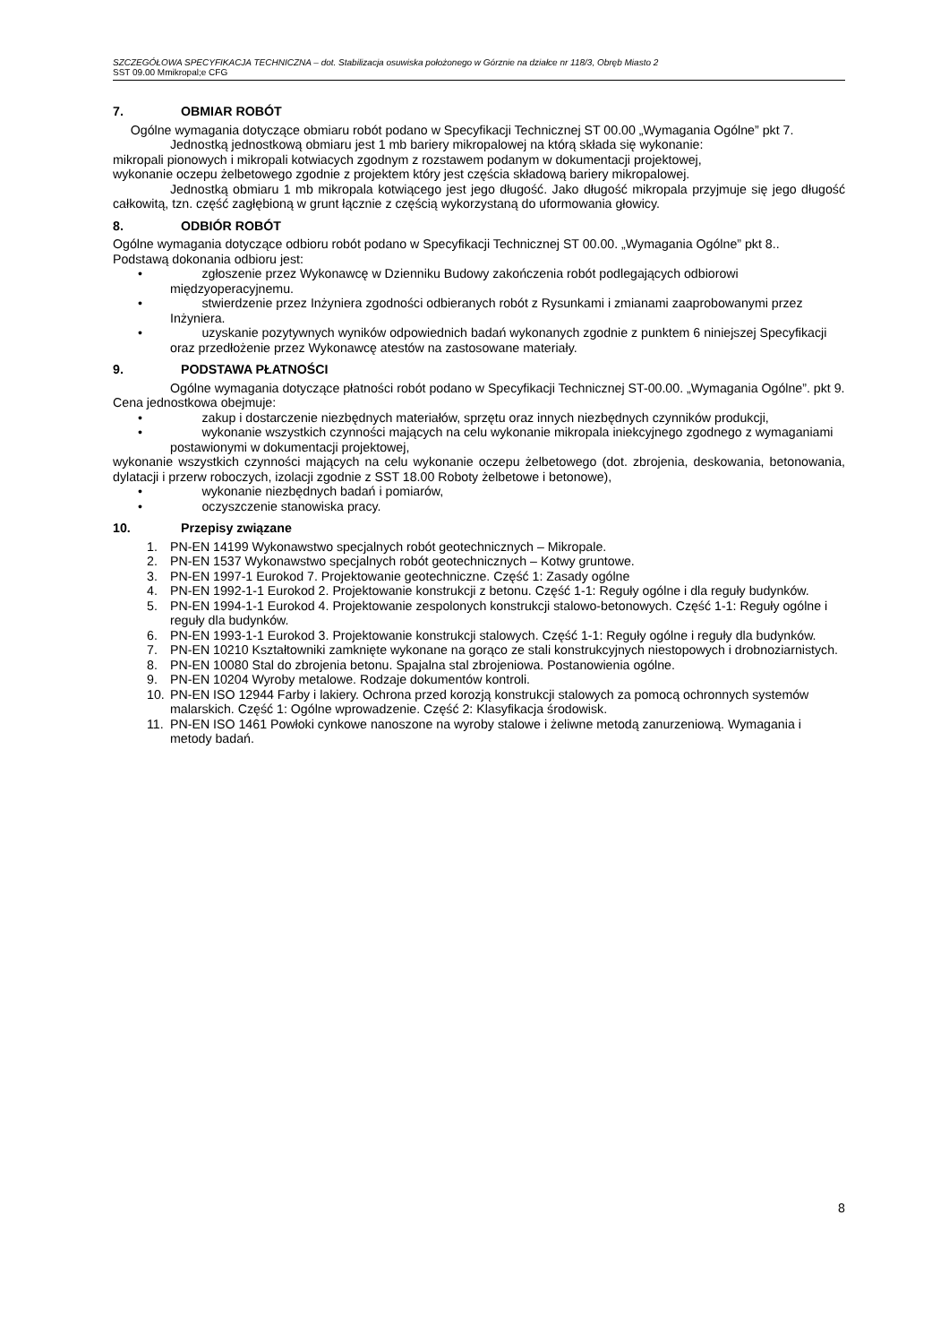SZCZEGÓŁOWA SPECYFIKACJA TECHNICZNA – dot. Stabilizacja osuwiska położonego w Górznie na działce nr 118/3, Obręb Miasto 2
SST 09.00 Mmikropal;e CFG
7. OBMIAR ROBÓT
Ogólne wymagania dotyczące obmiaru robót podano w Specyfikacji Technicznej ST 00.00 „Wymagania Ogólne” pkt 7.
Jednostką jednostkową obmiaru jest 1 mb bariery mikropalowej na którą składa się wykonanie:
mikropali pionowych i mikropali kotwiacych zgodnym z rozstawem podanym w dokumentacji projektowej,
wykonanie oczepu żelbetowego zgodnie z projektem który jest częścia składową bariery mikropalowej.
Jednostką obmiaru 1 mb mikropala kotwiącego jest jego długość. Jako długość mikropala przyjmuje się jego długość całkowitą, tzn. część zagłębioną w grunt łącznie z częścią wykorzystaną do uformowania głowicy.
8. ODBIÓR ROBÓT
Ogólne wymagania dotyczące odbioru robót podano w Specyfikacji Technicznej ST 00.00. „Wymagania Ogólne” pkt 8..
Podstawą dokonania odbioru jest:
• zgłoszenie przez Wykonawcę w Dzienniku Budowy zakończenia robót podlegających odbiorowi międzyoperacyjnemu.
• stwierdzenie przez Inżyniera zgodności odbieranych robót z Rysunkami i zmianami zaaprobowanymi przez Inżyniera.
• uzyskanie pozytywnych wyników odpowiednich badań wykonanych zgodnie z punktem 6 niniejszej Specyfikacji oraz przedłożenie przez Wykonawcę atestów na zastosowane materiały.
9. PODSTAWA PŁATNOŚCI
Ogólne wymagania dotyczące płatności robót podano w Specyfikacji Technicznej ST-00.00. „Wymagania Ogólne”. pkt 9.
Cena jednostkowa obejmuje:
• zakup i dostarczenie niezbędnych materiałów, sprzętu oraz innych niezbędnych czynników produkcji,
• wykonanie wszystkich czynności mających na celu wykonanie mikropala iniekcyjnego zgodnego z wymaganiami postawionymi w dokumentacji projektowej,
wykonanie wszystkich czynności mających na celu wykonanie oczepu żelbetowego (dot. zbrojenia, deskowania, betonowania, dylatacji i przerw roboczych, izolacji zgodnie z SST 18.00 Roboty żelbetowe i betonowe),
• wykonanie niezbędnych badań i pomiarów,
• oczyszczenie stanowiska pracy.
10. Przepisy związane
1. PN-EN 14199 Wykonawstwo specjalnych robót geotechnicznych – Mikropale.
2. PN-EN 1537 Wykonawstwo specjalnych robót geotechnicznych – Kotwy gruntowe.
3. PN-EN 1997-1 Eurokod 7. Projektowanie geotechniczne. Część 1: Zasady ogólne
4. PN-EN 1992-1-1 Eurokod 2. Projektowanie konstrukcji z betonu. Część 1-1: Reguły ogólne i dla reguły budynków.
5. PN-EN 1994-1-1 Eurokod 4. Projektowanie zespolonych konstrukcji stalowo-betonowych. Część 1-1: Reguły ogólne i reguły dla budynków.
6. PN-EN 1993-1-1 Eurokod 3. Projektowanie konstrukcji stalowych. Część 1-1: Reguły ogólne i reguły dla budynków.
7. PN-EN 10210 Kształtowniki zamknięte wykonane na gorąco ze stali konstrukcyjnych niestopowych i drobnoziarnistych.
8. PN-EN 10080 Stal do zbrojenia betonu. Spajalna stal zbrojeniowa. Postanowienia ogólne.
9. PN-EN 10204 Wyroby metalowe. Rodzaje dokumentów kontroli.
10. PN-EN ISO 12944 Farby i lakiery. Ochrona przed korozją konstrukcji stalowych za pomocą ochronnych systemów malarskich. Część 1: Ogólne wprowadzenie. Część 2: Klasyfikacja środowisk.
11. PN-EN ISO 1461 Powłoki cynkowe nanoszone na wyroby stalowe i żeliwne metodą zanurzeniową. Wymagania i metody badań.
8